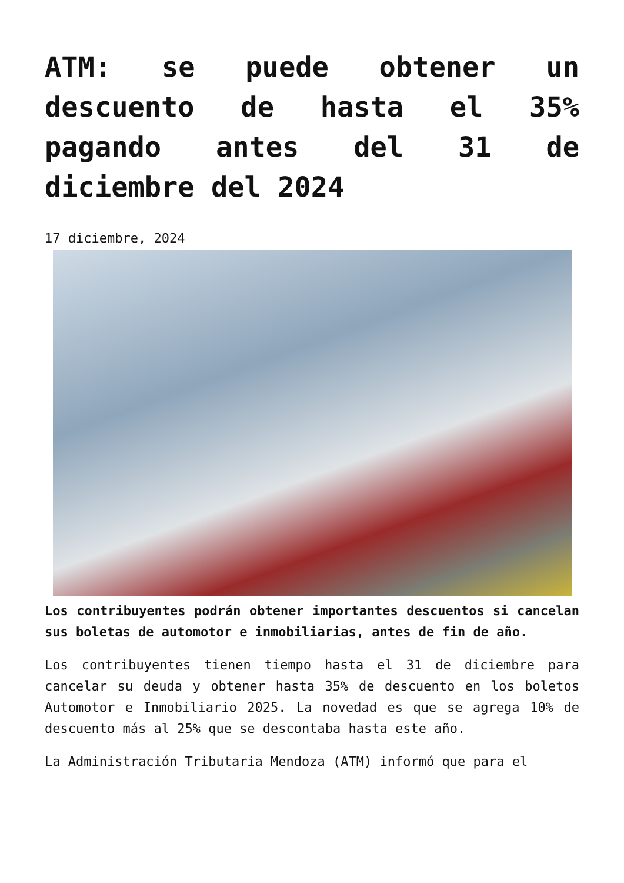ATM: se puede obtener un descuento de hasta el 35% pagando antes del 31 de diciembre del 2024
17 diciembre, 2024
Los contribuyentes podrán obtener importantes descuentos si cancelan sus boletas de automotor e inmobiliarias, antes de fin de año.
Los contribuyentes tienen tiempo hasta el 31 de diciembre para cancelar su deuda y obtener hasta 35% de descuento en los boletos Automotor e Inmobiliario 2025. La novedad es que se agrega 10% de descuento más al 25% que se descontaba hasta este año.
La Administración Tributaria Mendoza (ATM) informó que para el